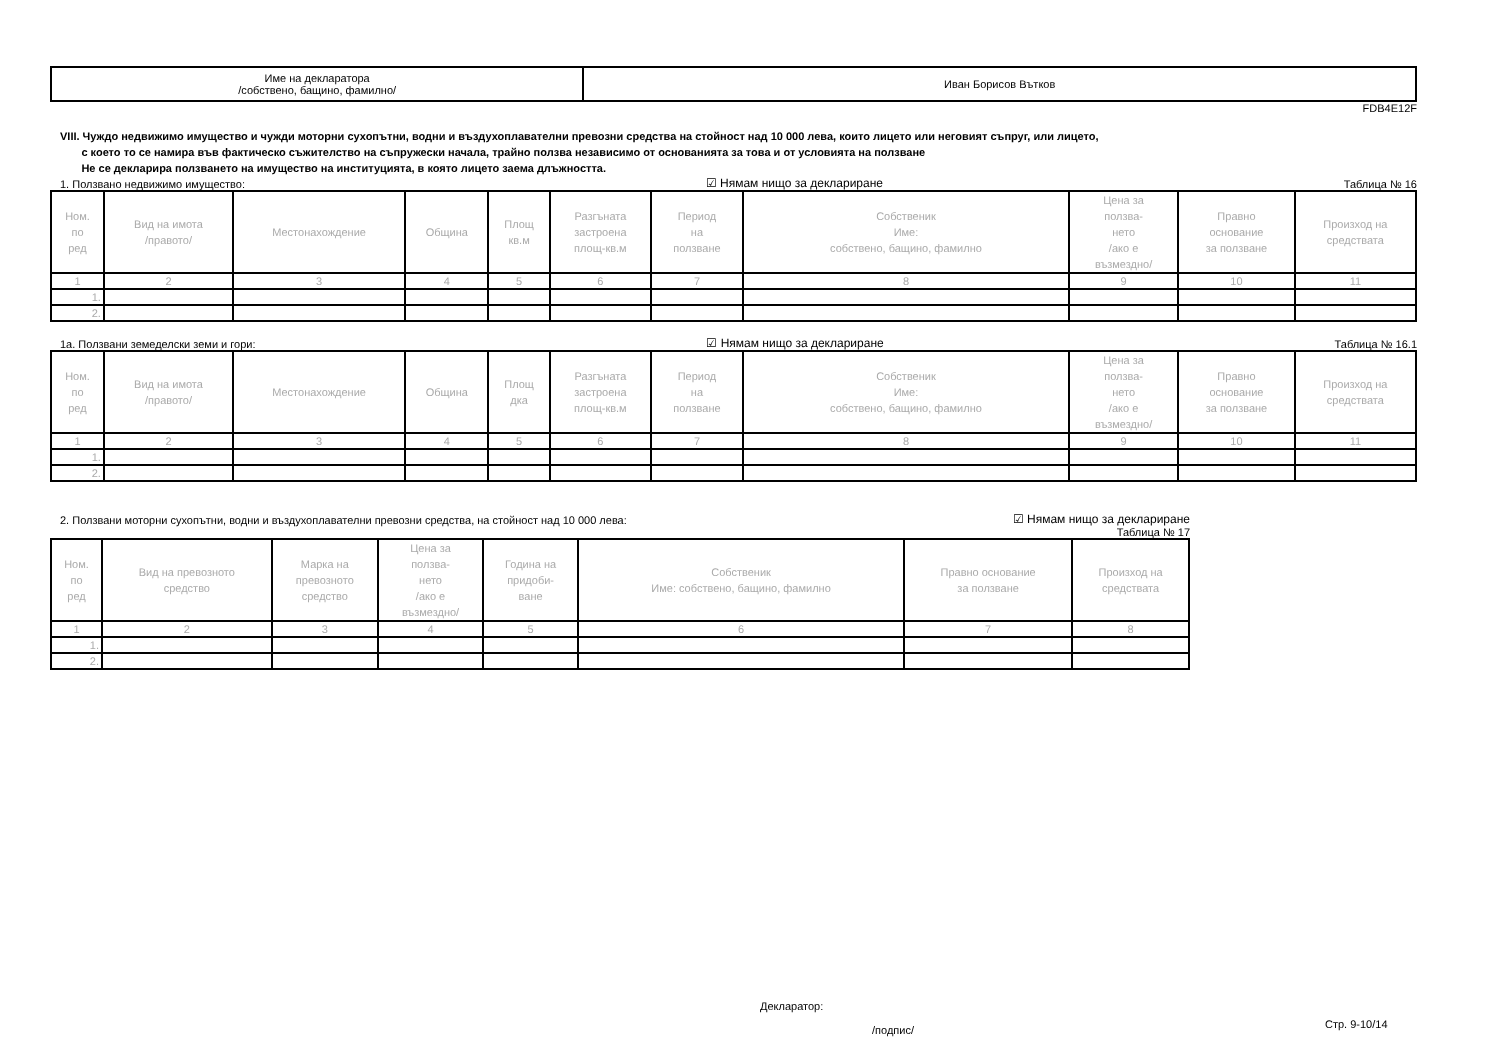| Име на декларатора /собствено, бащино, фамилно/ | Иван Борисов Вътков |
FDB4E12F
VIII. Чуждо недвижимо имущество и чужди моторни сухопътни, водни и въздухоплавателни превозни средства на стойност над 10 000 лева, които лицето или неговият съпруг, или лицето,
с което то се намира във фактическо съжителство на съпружески начала, трайно ползва независимо от основанията за това и от условията на ползване
Не се декларира ползването на имущество на институцията, в която лицето заема длъжността.
1. Ползвано недвижимо имущество: ☑ Нямам нищо за деклариране Таблица № 16
| Ном. по ред | Вид на имота /правото/ | Местонахождение | Община | Площ кв.м | Разгъната застроена площ-кв.м | Период на ползване | Собственик Име: собствено, бащино, фамилно | Цена за ползва- нето /ако е възмездно/ | Правно основание за ползване | Произход на средствата |
| --- | --- | --- | --- | --- | --- | --- | --- | --- | --- | --- |
| 1 | 2 | 3 | 4 | 5 | 6 | 7 | 8 | 9 | 10 | 11 |
| 1. | | | | | | | | | | |
| 2. | | | | | | | | | | |
1а. Ползвани земеделски земи и гори: ☑ Нямам нищо за деклариране Таблица № 16.1
| Ном. по ред | Вид на имота /правото/ | Местонахождение | Община | Площ дка | Разгъната застроена площ-кв.м | Период на ползване | Собственик Име: собствено, бащино, фамилно | Цена за ползва- нето /ако е възмездно/ | Правно основание за ползване | Произход на средствата |
| --- | --- | --- | --- | --- | --- | --- | --- | --- | --- | --- |
| 1 | 2 | 3 | 4 | 5 | 6 | 7 | 8 | 9 | 10 | 11 |
| 1. | | | | | | | | | | |
| 2. | | | | | | | | | | |
2. Ползвани моторни сухопътни, водни и въздухоплавателни превозни средства, на стойност над 10 000 лева: ☑ Нямам нищо за деклариране
Таблица № 17
| Ном. по ред | Вид на превозното средство | Марка на превозното средство | Цена за ползва- нето /ако е възмездно/ | Година на придоби- ване | Собственик Име: собствено, бащино, фамилно | Правно основание за ползване | Произход на средствата |
| --- | --- | --- | --- | --- | --- | --- | --- |
| 1 | 2 | 3 | 4 | 5 | 6 | 7 | 8 |
| 1. | | | | | | | |
| 2. | | | | | | | |
Декларатор:
/подпис/ Стр. 9-10/14